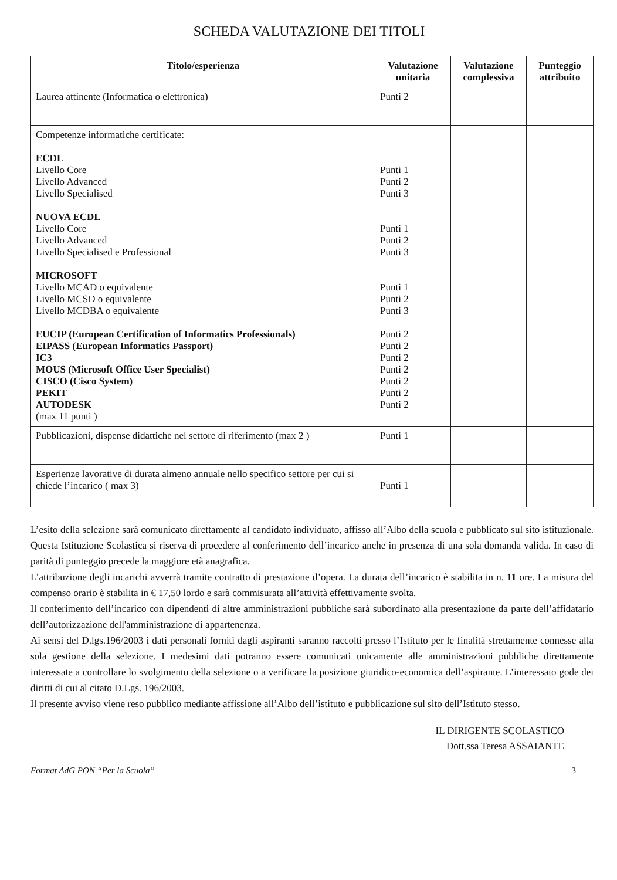SCHEDA VALUTAZIONE DEI TITOLI
| Titolo/esperienza | Valutazione unitaria | Valutazione complessiva | Punteggio attribuito |
| --- | --- | --- | --- |
| Laurea attinente (Informatica o elettronica) | Punti 2 | | |
| Competenze informatiche certificate: ECDL Livello Core Livello Advanced Livello Specialised NUOVA ECDL Livello Core Livello Advanced Livello Specialised e Professional MICROSOFT Livello MCAD o equivalente Livello MCSD o equivalente Livello MCDBA o equivalente EUCIP (European Certification of Informatics Professionals) EIPASS (European Informatics Passport) IC3 MOUS (Microsoft Office User Specialist) CISCO (Cisco System) PEKIT AUTODESK (max 11 punti ) | Punti 1 Punti 2 Punti 3 Punti 1 Punti 2 Punti 3 Punti 1 Punti 2 Punti 3 Punti 2 Punti 2 Punti 2 Punti 2 Punti 2 Punti 2 Punti 2 | | |
| Pubblicazioni, dispense didattiche nel settore di riferimento (max 2 ) | Punti 1 | | |
| Esperienze lavorative di durata almeno annuale nello specifico settore per cui si chiede l’incarico ( max 3) | Punti 1 | | |
L’esito della selezione sarà comunicato direttamente al candidato individuato, affisso all’Albo della scuola e pubblicato sul sito istituzionale. Questa Istituzione Scolastica si riserva di procedere al conferimento dell’incarico anche in presenza di una sola domanda valida. In caso di parità di punteggio precede la maggiore età anagrafica.
L’attribuzione degli incarichi avverrà tramite contratto di prestazione d’opera. La durata dell’incarico è stabilita in n. 11 ore. La misura del compenso orario è stabilita in € 17,50 lordo e sarà commisurata all’attività effettivamente svolta.
Il conferimento dell’incarico con dipendenti di altre amministrazioni pubbliche sarà subordinato alla presentazione da parte dell’affidatario dell’autorizzazione dell'amministrazione di appartenenza.
Ai sensi del D.lgs.196/2003 i dati personali forniti dagli aspiranti saranno raccolti presso l’Istituto per le finalità strettamente connesse alla sola gestione della selezione. I medesimi dati potranno essere comunicati unicamente alle amministrazioni pubbliche direttamente interessate a controllare lo svolgimento della selezione o a verificare la posizione giuridico-economica dell’aspirante. L’interessato gode dei diritti di cui al citato D.Lgs. 196/2003.
Il presente avviso viene reso pubblico mediante affissione all’Albo dell’istituto e pubblicazione sul sito dell’Istituto stesso.
IL DIRIGENTE SCOLASTICO
Dott.ssa Teresa ASSAIANTE
Format AdG PON “Per la Scuola” 3